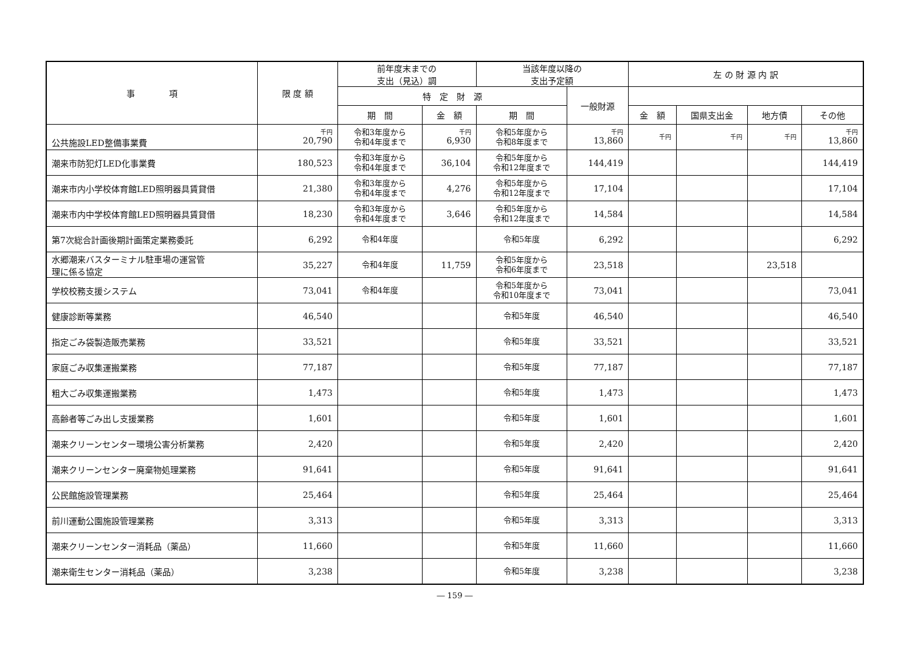| 事 項 | 限 度 額 | 前年度末までの 支出（見込）調 | | 当該年度以降の 支出予定額 | | 左 の 財 源 内 訳 | | | |
| --- | --- | --- | --- | --- | --- | --- | --- | --- | --- |
| | | 特 定 財 源 | | | 一般財源 | | | | |
| | | 期 間 | 金 額 | 期 間 | | 金 額 | 国県支出金 | 地方債 | その他 |
| 公共施設LED整備事業費 | 千円 20,790 | 令和3年度から 令和4年度まで | 千円 6,930 | 令和5年度から 令和8年度まで | 千円 13,860 | 千円 | 千円 | 千円 | 千円 13,860 |
| 潮来市防犯灯LED化事業費 | 180,523 | 令和3年度から 令和4年度まで | 36,104 | 令和5年度から 令和12年度まで | 144,419 | | | | 144,419 |
| 潮来市内小学校体育館LED照明器具賃貸借 | 21,380 | 令和3年度から 令和4年度まで | 4,276 | 令和5年度から 令和12年度まで | 17,104 | | | | 17,104 |
| 潮来市内中学校体育館LED照明器具賃貸借 | 18,230 | 令和3年度から 令和4年度まで | 3,646 | 令和5年度から 令和12年度まで | 14,584 | | | | 14,584 |
| 第7次総合計画後期計画策定業務委託 | 6,292 | 令和4年度 | | 令和5年度 | 6,292 | | | | 6,292 |
| 水郷潮来バスターミナル駐車場の運営管 理に係る協定 | 35,227 | 令和4年度 | 11,759 | 令和5年度から 令和6年度まで | 23,518 | | | 23,518 | |
| 学校校務支援システム | 73,041 | 令和4年度 | | 令和5年度から 令和10年度まで | 73,041 | | | | 73,041 |
| 健康診断等業務 | 46,540 | | | 令和5年度 | 46,540 | | | | 46,540 |
| 指定ごみ袋製造販売業務 | 33,521 | | | 令和5年度 | 33,521 | | | | 33,521 |
| 家庭ごみ収集運搬業務 | 77,187 | | | 令和5年度 | 77,187 | | | | 77,187 |
| 粗大ごみ収集運搬業務 | 1,473 | | | 令和5年度 | 1,473 | | | | 1,473 |
| 高齢者等ごみ出し支援業務 | 1,601 | | | 令和5年度 | 1,601 | | | | 1,601 |
| 潮来クリーンセンター環境公害分析業務 | 2,420 | | | 令和5年度 | 2,420 | | | | 2,420 |
| 潮来クリーンセンター廃棄物処理業務 | 91,641 | | | 令和5年度 | 91,641 | | | | 91,641 |
| 公民館施設管理業務 | 25,464 | | | 令和5年度 | 25,464 | | | | 25,464 |
| 前川運動公園施設管理業務 | 3,313 | | | 令和5年度 | 3,313 | | | | 3,313 |
| 潮来クリーンセンター消耗品（薬品） | 11,660 | | | 令和5年度 | 11,660 | | | | 11,660 |
| 潮来衛生センター消耗品（薬品） | 3,238 | | | 令和5年度 | 3,238 | | | | 3,238 |
― 159 ―